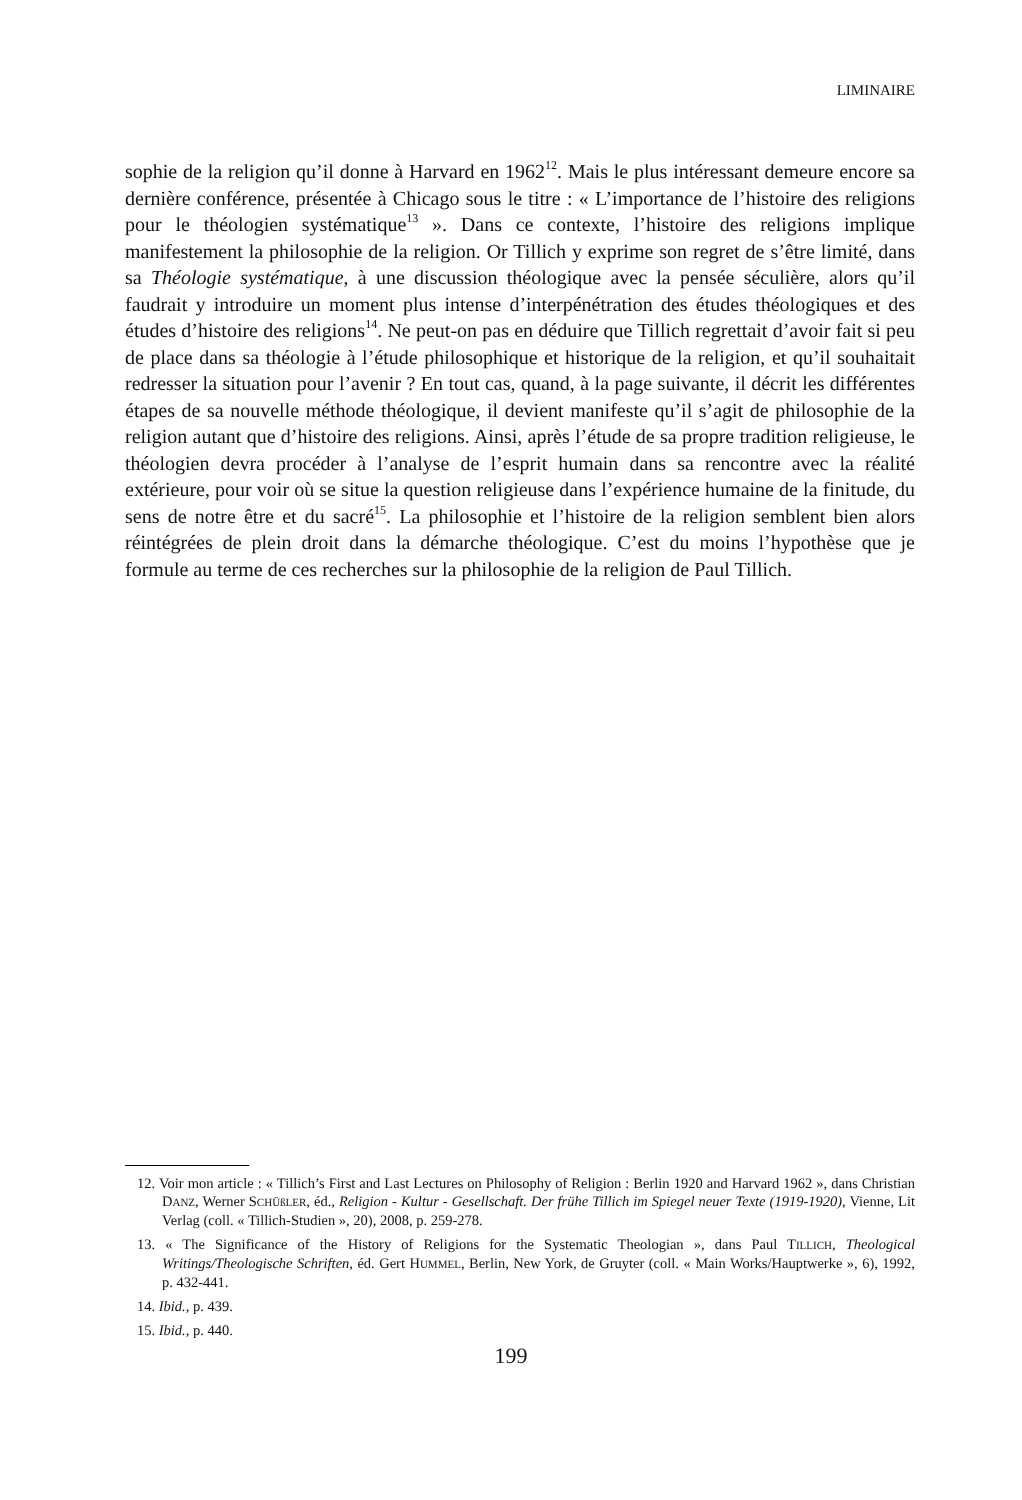LIMINAIRE
sophie de la religion qu’il donne à Harvard en 1962<sup>12</sup>. Mais le plus intéressant demeure encore sa dernière conférence, présentée à Chicago sous le titre : « L’importance de l’histoire des religions pour le théologien systématique<sup>13</sup> ». Dans ce contexte, l’histoire des religions implique manifestement la philosophie de la religion. Or Tillich y exprime son regret de s’être limité, dans sa Théologie systématique, à une discussion théologique avec la pensée séculière, alors qu’il faudrait y introduire un moment plus intense d’interpénétration des études théologiques et des études d’histoire des religions<sup>14</sup>. Ne peut-on pas en déduire que Tillich regrettait d’avoir fait si peu de place dans sa théologie à l’étude philosophique et historique de la religion, et qu’il souhaitait redresser la situation pour l’avenir ? En tout cas, quand, à la page suivante, il décrit les différentes étapes de sa nouvelle méthode théologique, il devient manifeste qu’il s’agit de philosophie de la religion autant que d’histoire des religions. Ainsi, après l’étude de sa propre tradition religieuse, le théologien devra procéder à l’analyse de l’esprit humain dans sa rencontre avec la réalité extérieure, pour voir où se situe la question religieuse dans l’expérience humaine de la finitude, du sens de notre être et du sacré<sup>15</sup>. La philosophie et l’histoire de la religion semblent bien alors réintégrées de plein droit dans la démarche théologique. C’est du moins l’hypothèse que je formule au terme de ces recherches sur la philosophie de la religion de Paul Tillich.
12. Voir mon article : « Tillich’s First and Last Lectures on Philosophy of Religion : Berlin 1920 and Harvard 1962 », dans Christian DANZ, Werner SCHÜßLER, éd., Religion - Kultur - Gesellschaft. Der frühe Tillich im Spiegel neuer Texte (1919-1920), Vienne, Lit Verlag (coll. « Tillich-Studien », 20), 2008, p. 259-278.
13. « The Significance of the History of Religions for the Systematic Theologian », dans Paul TILLICH, Theological Writings/Theologische Schriften, éd. Gert HUMMEL, Berlin, New York, de Gruyter (coll. « Main Works/Hauptwerke », 6), 1992, p. 432-441.
14. Ibid., p. 439.
15. Ibid., p. 440.
199